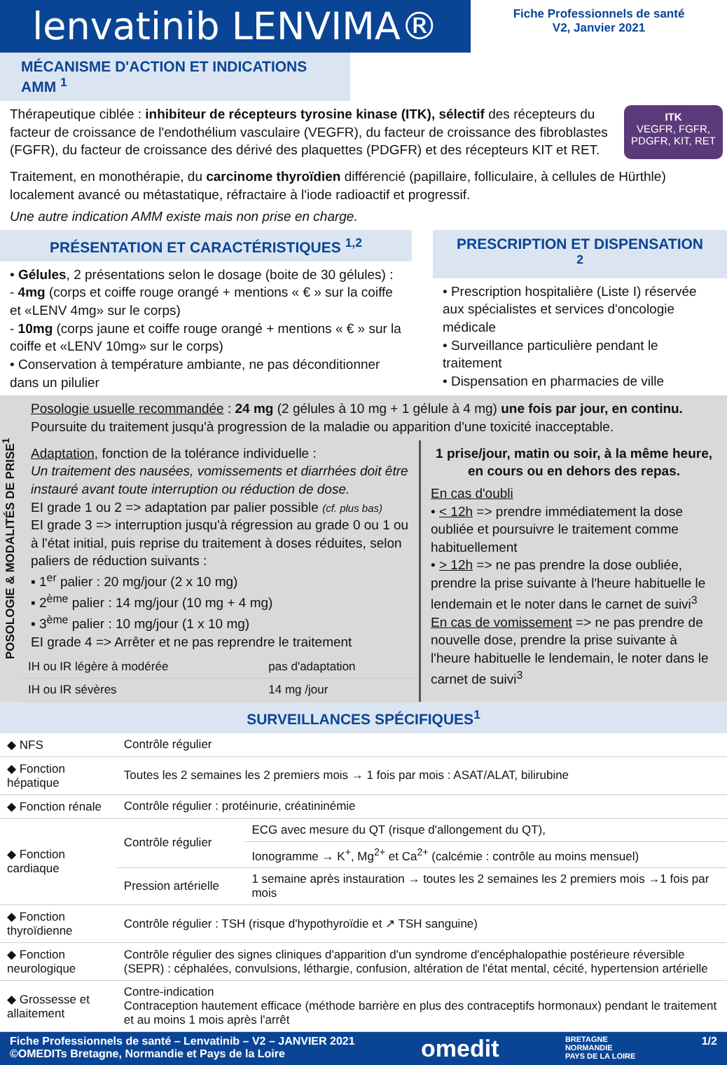lenvatinib LENVIMA®
Fiche Professionnels de santé
V2, Janvier 2021
MÉCANISME D'ACTION ET INDICATIONS AMM <sup>1</sup>
Thérapeutique ciblée : inhibiteur de récepteurs tyrosine kinase (ITK), sélectif des récepteurs du facteur de croissance de l'endothélium vasculaire (VEGFR), du facteur de croissance des fibroblastes (FGFR), du facteur de croissance des dérivé des plaquettes (PDGFR) et des récepteurs KIT et RET.
ITK
VEGFR, FGFR, PDGFR, KIT, RET
Traitement, en monothérapie, du carcinome thyroïdien différencié (papillaire, folliculaire, à cellules de Hürthle) localement avancé ou métastatique, réfractaire à l'iode radioactif et progressif.
Une autre indication AMM existe mais non prise en charge.
PRÉSENTATION ET CARACTÉRISTIQUES <sup>1,2</sup>
• Gélules, 2 présentations selon le dosage (boite de 30 gélules) :
- 4mg (corps et coiffe rouge orangé + mentions « € » sur la coiffe et «LENV 4mg» sur le corps)
- 10mg (corps jaune et coiffe rouge orangé + mentions « € » sur la coiffe et «LENV 10mg» sur le corps)
• Conservation à température ambiante, ne pas déconditionner dans un pilulier
PRESCRIPTION ET DISPENSATION <sup>2</sup>
• Prescription hospitalière (Liste I) réservée aux spécialistes et services d'oncologie médicale
• Surveillance particulière pendant le traitement
• Dispensation en pharmacies de ville
POSOLOGIE & MODALITÉS DE PRISE<sup>1</sup>
Posologie usuelle recommandée : 24 mg (2 gélules à 10 mg + 1 gélule à 4 mg) une fois par jour, en continu. Poursuite du traitement jusqu'à progression de la maladie ou apparition d'une toxicité inacceptable.
Adaptation, fonction de la tolérance individuelle :
Un traitement des nausées, vomissements et diarrhées doit être instauré avant toute interruption ou réduction de dose.
EI grade 1 ou 2 => adaptation par palier possible (cf. plus bas)
EI grade 3 => interruption jusqu'à régression au grade 0 ou 1 ou à l'état initial, puis reprise du traitement à doses réduites, selon paliers de réduction suivants :
▪ 1<sup>er</sup> palier : 20 mg/jour (2 x 10 mg)
▪ 2<sup>ème</sup> palier : 14 mg/jour (10 mg + 4 mg)
▪ 3<sup>ème</sup> palier : 10 mg/jour (1 x 10 mg)
EI grade 4 => Arrêter et ne pas reprendre le traitement
| IH ou IR légère à modérée | pas d'adaptation |
| IH ou IR sévères | 14 mg /jour |
1 prise/jour, matin ou soir, à la même heure, en cours ou en dehors des repas.
En cas d'oubli
• < 12h => prendre immédiatement la dose oubliée et poursuivre le traitement comme habituellement
• > 12h => ne pas prendre la dose oubliée, prendre la prise suivante à l'heure habituelle le lendemain et le noter dans le carnet de suivi<sup>3</sup>
En cas de vomissement => ne pas prendre de nouvelle dose, prendre la prise suivante à l'heure habituelle le lendemain, le noter dans le carnet de suivi<sup>3</sup>
SURVEILLANCES SPÉCIFIQUES<sup>1</sup>
| ◆ NFS | Contrôle régulier | |
| ◆ Fonction hépatique | Toutes les 2 semaines les 2 premiers mois → 1 fois par mois : ASAT/ALAT, bilirubine | |
| ◆ Fonction rénale | Contrôle régulier : protéinurie, créatininémie | |
| ◆ Fonction cardiaque | Contrôle régulier | ECG avec mesure du QT (risque d'allongement du QT), |
| | | Ionogramme → K<sup>+</sup>, Mg<sup>2+</sup> et Ca<sup>2+</sup> (calcémie : contrôle au moins mensuel) |
| | Pression artérielle | 1 semaine après instauration → toutes les 2 semaines les 2 premiers mois →1 fois par mois |
| ◆ Fonction thyroïdienne | Contrôle régulier : TSH (risque d'hypothyroïdie et ↗ TSH sanguine) | |
| ◆ Fonction neurologique | Contrôle régulier des signes cliniques d'apparition d'un syndrome d'encéphalopathie postérieure réversible (SEPR) : céphalées, convulsions, léthargie, confusion, altération de l'état mental, cécité, hypertension artérielle | |
| ◆ Grossesse et allaitement | Contre-indication Contraception hautement efficace (méthode barrière en plus des contraceptifs hormonaux) pendant le traitement et au moins 1 mois après l'arrêt | |
Fiche Professionnels de santé – Lenvatinib – V2 – JANVIER 2021
©OMEDITs Bretagne, Normandie et Pays de la Loire
omedit
BRETAGNE
NORMANDIE
PAYS DE LA LOIRE
1/2